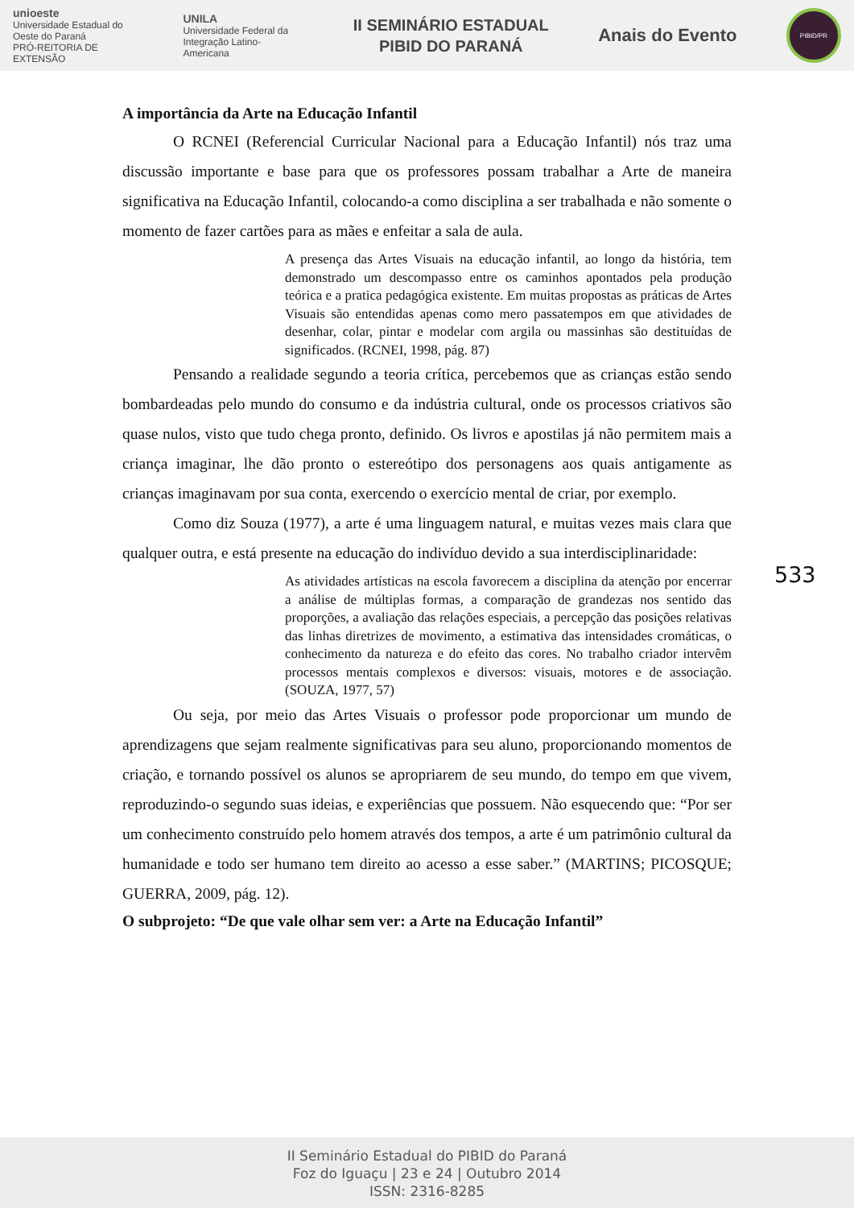unioeste
Universidade Estadual do Oeste do Paraná
PRÓ-REITORIA DE EXTENSÃO
UNILA
Universidade Federal da Integração Latino-Americana
II SEMINÁRIO ESTADUAL
PIBID DO PARANÁ
Anais do Evento
PIBID/PR
A importância da Arte na Educação Infantil
O RCNEI (Referencial Curricular Nacional para a Educação Infantil) nós traz uma discussão importante e base para que os professores possam trabalhar a Arte de maneira significativa na Educação Infantil, colocando-a como disciplina a ser trabalhada e não somente o momento de fazer cartões para as mães e enfeitar a sala de aula.
A presença das Artes Visuais na educação infantil, ao longo da história, tem demonstrado um descompasso entre os caminhos apontados pela produção teórica e a pratica pedagógica existente. Em muitas propostas as práticas de Artes Visuais são entendidas apenas como mero passatempos em que atividades de desenhar, colar, pintar e modelar com argila ou massinhas são destituídas de significados. (RCNEI, 1998, pág. 87)
Pensando a realidade segundo a teoria crítica, percebemos que as crianças estão sendo bombardeadas pelo mundo do consumo e da indústria cultural, onde os processos criativos são quase nulos, visto que tudo chega pronto, definido. Os livros e apostilas já não permitem mais a criança imaginar, lhe dão pronto o estereótipo dos personagens aos quais antigamente as crianças imaginavam por sua conta, exercendo o exercício mental de criar, por exemplo.
Como diz Souza (1977), a arte é uma linguagem natural, e muitas vezes mais clara que qualquer outra, e está presente na educação do indivíduo devido a sua interdisciplinaridade:
As atividades artísticas na escola favorecem a disciplina da atenção por encerrar a análise de múltiplas formas, a comparação de grandezas nos sentido das proporções, a avaliação das relações especiais, a percepção das posições relativas das linhas diretrizes de movimento, a estimativa das intensidades cromáticas, o conhecimento da natureza e do efeito das cores. No trabalho criador intervêm processos mentais complexos e diversos: visuais, motores e de associação. (SOUZA, 1977, 57)
Ou seja, por meio das Artes Visuais o professor pode proporcionar um mundo de aprendizagens que sejam realmente significativas para seu aluno, proporcionando momentos de criação, e tornando possível os alunos se apropriarem de seu mundo, do tempo em que vivem, reproduzindo-o segundo suas ideias, e experiências que possuem. Não esquecendo que: “Por ser um conhecimento construído pelo homem através dos tempos, a arte é um patrimônio cultural da humanidade e todo ser humano tem direito ao acesso a esse saber.” (MARTINS; PICOSQUE; GUERRA, 2009, pág. 12).
O subprojeto: “De que vale olhar sem ver: a Arte na Educação Infantil”
533
II Seminário Estadual do PIBID do Paraná
Foz do Iguaçu | 23 e 24 | Outubro 2014
ISSN: 2316-8285